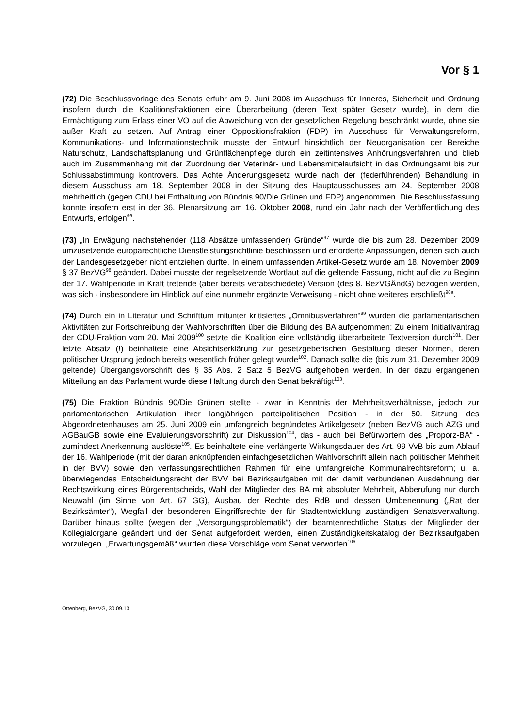Vor § 1
(72) Die Beschlussvorlage des Senats erfuhr am 9. Juni 2008 im Ausschuss für Inneres, Sicherheit und Ordnung insofern durch die Koalitionsfraktionen eine Überarbeitung (deren Text später Gesetz wurde), in dem die Ermächtigung zum Erlass einer VO auf die Abweichung von der gesetzlichen Regelung beschränkt wurde, ohne sie außer Kraft zu setzen. Auf Antrag einer Oppositionsfraktion (FDP) im Ausschuss für Verwaltungsreform, Kommunikations- und Informationstechnik musste der Entwurf hinsichtlich der Neuorganisation der Bereiche Naturschutz, Landschaftsplanung und Grünflächenpflege durch ein zeitintensives Anhörungsverfahren und blieb auch im Zusammenhang mit der Zuordnung der Veterinär- und Lebensmittelaufsicht in das Ordnungsamt bis zur Schlussabstimmung kontrovers. Das Achte Änderungsgesetz wurde nach der (federführenden) Behandlung in diesem Ausschuss am 18. September 2008 in der Sitzung des Hauptausschusses am 24. September 2008 mehrheitlich (gegen CDU bei Enthaltung von Bündnis 90/Die Grünen und FDP) angenommen. Die Beschlussfassung konnte insofern erst in der 36. Plenarsitzung am 16. Oktober 2008, rund ein Jahr nach der Veröffentlichung des Entwurfs, erfolgen<sup>96</sup>.
(73) „In Erwägung nachstehender (118 Absätze umfassender) Gründe“<sup>97</sup> wurde die bis zum 28. Dezember 2009 umzusetzende europarechtliche Dienstleistungsrichtlinie beschlossen und erforderte Anpassungen, denen sich auch der Landesgesetzgeber nicht entziehen durfte. In einem umfassenden Artikel-Gesetz wurde am 18. November 2009 § 37 BezVG<sup>98</sup> geändert. Dabei musste der regelsetzende Wortlaut auf die geltende Fassung, nicht auf die zu Beginn der 17. Wahlperiode in Kraft tretende (aber bereits verabschiedete) Version (des 8. BezVGÄndG) bezogen werden, was sich - insbesondere im Hinblick auf eine nunmehr ergänzte Verweisung - nicht ohne weiteres erschließt<sup>98a</sup>.
(74) Durch ein in Literatur und Schrifttum mitunter kritisiertes „Omnibusverfahren“<sup>99</sup> wurden die parlamentarischen Aktivitäten zur Fortschreibung der Wahlvorschriften über die Bildung des BA aufgenommen: Zu einem Initiativantrag der CDU-Fraktion vom 20. Mai 2009<sup>100</sup> setzte die Koalition eine vollständig überarbeitete Textversion durch<sup>101</sup>. Der letzte Absatz (!) beinhaltete eine Absichtserklärung zur gesetzgeberischen Gestaltung dieser Normen, deren politischer Ursprung jedoch bereits wesentlich früher gelegt wurde<sup>102</sup>. Danach sollte die (bis zum 31. Dezember 2009 geltende) Übergangsvorschrift des § 35 Abs. 2 Satz 5 BezVG aufgehoben werden. In der dazu ergangenen Mitteilung an das Parlament wurde diese Haltung durch den Senat bekräftigt<sup>103</sup>.
(75) Die Fraktion Bündnis 90/Die Grünen stellte - zwar in Kenntnis der Mehrheitsverhältnisse, jedoch zur parlamentarischen Artikulation ihrer langjährigen parteipolitischen Position - in der 50. Sitzung des Abgeordnetenhauses am 25. Juni 2009 ein umfangreich begründetes Artikelgesetz (neben BezVG auch AZG und AGBauGB sowie eine Evaluierungsvorschrift) zur Diskussion<sup>104</sup>, das - auch bei Befürwortern des „Proporz-BA“ - zumindest Anerkennung auslöste<sup>105</sup>. Es beinhaltete eine verlängerte Wirkungsdauer des Art. 99 VvB bis zum Ablauf der 16. Wahlperiode (mit der daran anknüpfenden einfachgesetzlichen Wahlvorschrift allein nach politischer Mehrheit in der BVV) sowie den verfassungsrechtlichen Rahmen für eine umfangreiche Kommunalrechtsreform; u. a. überwiegendes Entscheidungsrecht der BVV bei Bezirksaufgaben mit der damit verbundenen Ausdehnung der Rechtswirkung eines Bürgerentscheids, Wahl der Mitglieder des BA mit absoluter Mehrheit, Abberufung nur durch Neuwahl (im Sinne von Art. 67 GG), Ausbau der Rechte des RdB und dessen Umbenennung („Rat der Bezirksämter“), Wegfall der besonderen Eingriffsrechte der für Stadtentwicklung zuständigen Senatsverwaltung. Darüber hinaus sollte (wegen der „Versorgungsproblematik“) der beamtenrechtliche Status der Mitglieder der Kollegialorgane geändert und der Senat aufgefordert werden, einen Zuständigkeitskatalog der Bezirksaufgaben vorzulegen. „Erwartungsgemäß“ wurden diese Vorschläge vom Senat verworfen<sup>106</sup>.
Ottenberg, BezVG, 30.09.13